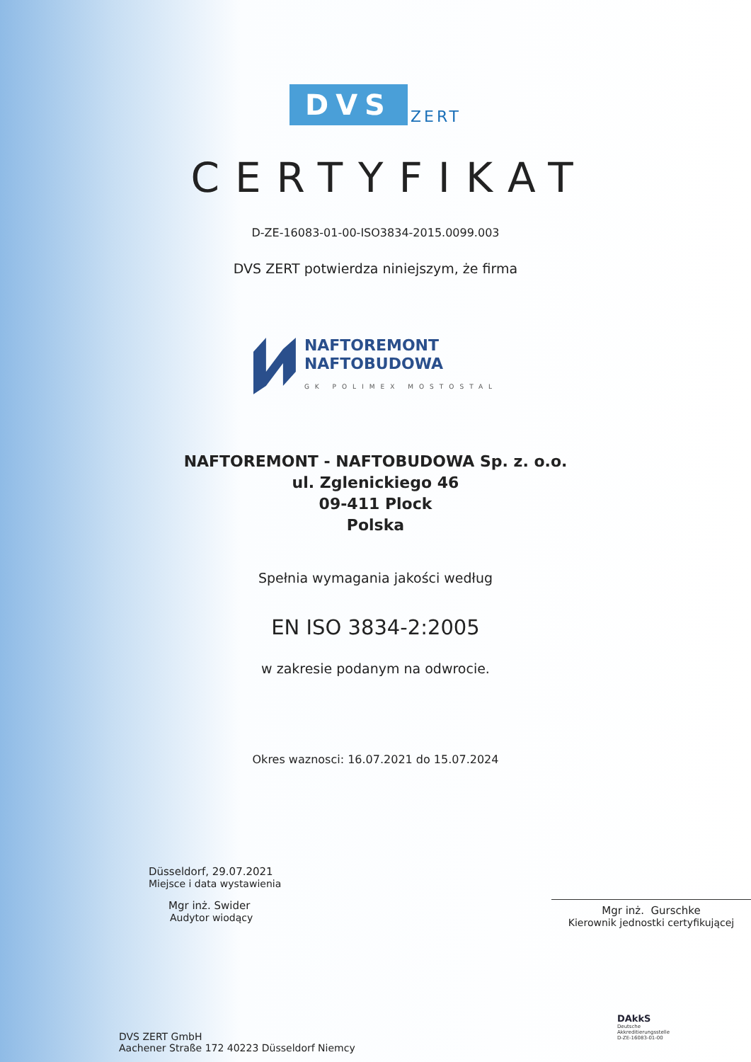DVS ZERT
CERTYFIKAT
D-ZE-16083-01-00-ISO3834-2015.0099.003
DVS ZERT potwierdza niniejszym, że firma
NAFTOREMONT
NAFTOBUDOWA
GK POLIMEX MOSTOSTAL
NAFTOREMONT - NAFTOBUDOWA Sp. z. o.o.
ul. Zglenickiego 46
09-411 Plock
Polska
Spełnia wymagania jakości według
EN ISO 3834-2:2005
w zakresie podanym na odwrocie.
Okres waznosci: 16.07.2021 do 15.07.2024
Düsseldorf, 29.07.2021
Miejsce i data wystawienia
Mgr inż. Swider
Audytor wiodący
Mgr inż. Gurschke
Kierownik jednostki certyfikującej
DVS ZERT GmbH
Aachener Straße 172 40223 Düsseldorf Niemcy
DAkkS
Deutsche
Akkreditierungsstelle
D-ZE-16083-01-00